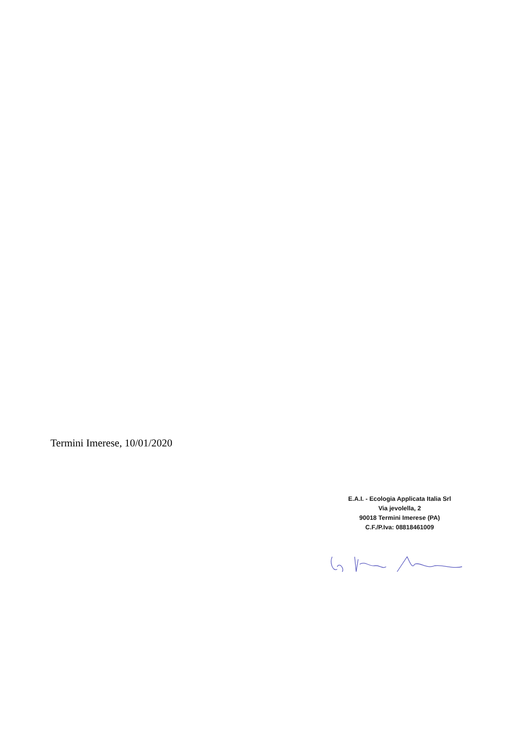Termini Imerese, 10/01/2020
E.A.I. - Ecologia Applicata Italia Srl
Via jevolella, 2
90018 Termini Imerese (PA)
C.F./P.Iva: 08818461009